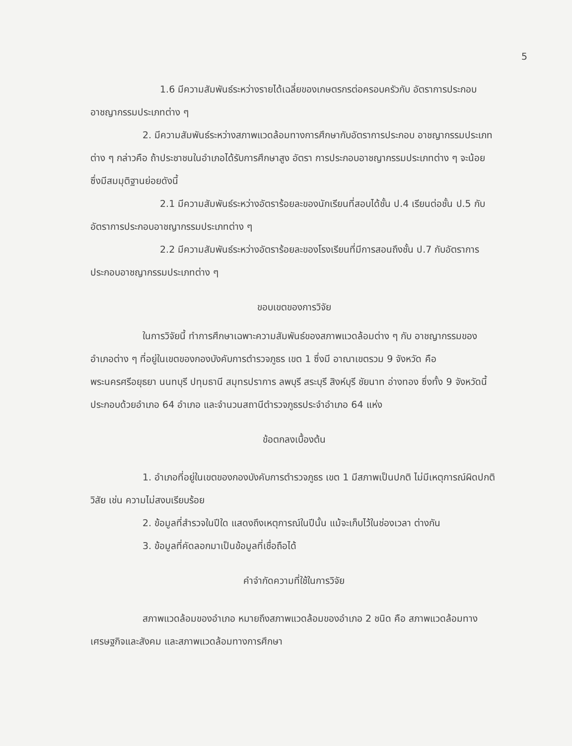5
1.6 มีความสัมพันธ์ระหว่างรายได้เฉลี่ยของเกษตรกรต่อครอบครัวกับ อัตราการประกอบอาชญากรรมประเภทต่าง ๆ
2. มีความสัมพันธ์ระหว่างสภาพแวดล้อมทางการศึกษากับอัตราการประกอบ อาชญากรรมประเภทต่าง ๆ กล่าวคือ ถ้าประชาชนในอำเภอได้รับการศึกษาสูง อัตรา การประกอบอาชญากรรมประเภทต่าง ๆ จะน้อย ซึ่งมีสมมุติฐานย่อยดังนี้
2.1 มีความสัมพันธ์ระหว่างอัตราร้อยละของนักเรียนที่สอบได้ชั้น ป.4 เรียนต่อชั้น ป.5 กับอัตราการประกอบอาชญากรรมประเภทต่าง ๆ
2.2 มีความสัมพันธ์ระหว่างอัตราร้อยละของโรงเรียนที่มีการสอนถึงชั้น ป.7 กับอัตราการประกอบอาชญากรรมประเภทต่าง ๆ
ขอบเขตของการวิจัย
ในการวิจัยนี้ ทำการศึกษาเฉพาะความสัมพันธ์ของสภาพแวดล้อมต่าง ๆ กับ อาชญากรรมของอำเภอต่าง ๆ ที่อยู่ในเขตของกองบังคับการตำรวจภูธร เขต 1 ซึ่งมี อาณาเขตรวม 9 จังหวัด คือ พระนครศรีอยุธยา นนทบุรี ปทุมธานี สมุทรปราการ ลพบุรี สระบุรี สิงห์บุรี ชัยนาท อ่างทอง ซึ่งทั้ง 9 จังหวัดนี้ประกอบด้วยอำเภอ 64 อำเภอ และจำนวนสถานีตำรวจภูธรประจำอำเภอ 64 แห่ง
ข้อตกลงเบื้องต้น
1. อำเภอที่อยู่ในเขตของกองบังคับการตำรวจภูธร เขต 1 มีสภาพเป็นปกติ ไม่มีเหตุการณ์ผิดปกติวิสัย เช่น ความไม่สงบเรียบร้อย
2. ข้อมูลที่สำรวจในปีใด แสดงถึงเหตุการณ์ในปีนั้น แม้จะเก็บไว้ในช่องเวลา ต่างกัน
3. ข้อมูลที่คัดลอกมาเป็นข้อมูลที่เชื่อถือได้
คำจำกัดความที่ใช้ในการวิจัย
สภาพแวดล้อมของอำเภอ หมายถึงสภาพแวดล้อมของอำเภอ 2 ชนิด คือ สภาพแวดล้อมทางเศรษฐกิจและสังคม และสภาพแวดล้อมทางการศึกษา